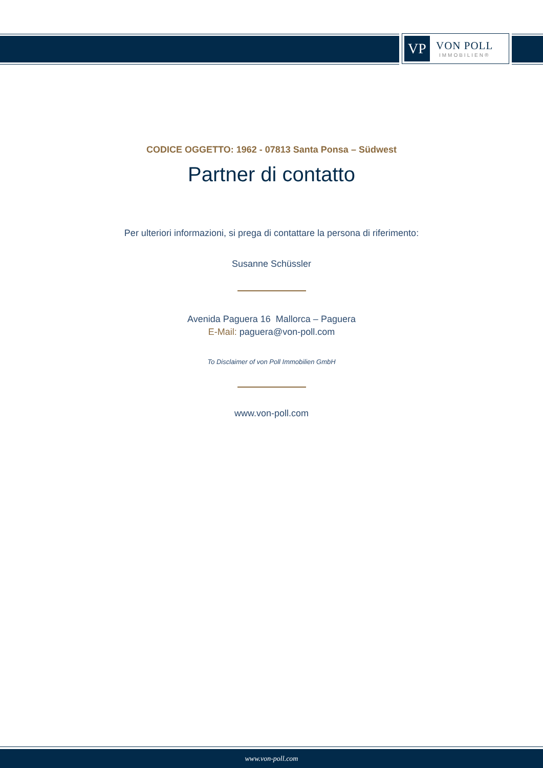VP
VON POLL
IMMOBILIEN®
CODICE OGGETTO: 1962 - 07813 Santa Ponsa – Südwest
Partner di contatto
Per ulteriori informazioni, si prega di contattare la persona di riferimento:
Susanne Schüssler
Avenida Paguera 16 Mallorca – Paguera
E-Mail: paguera@von-poll.com
To Disclaimer of von Poll Immobilien GmbH
www.von-poll.com
www.von-poll.com